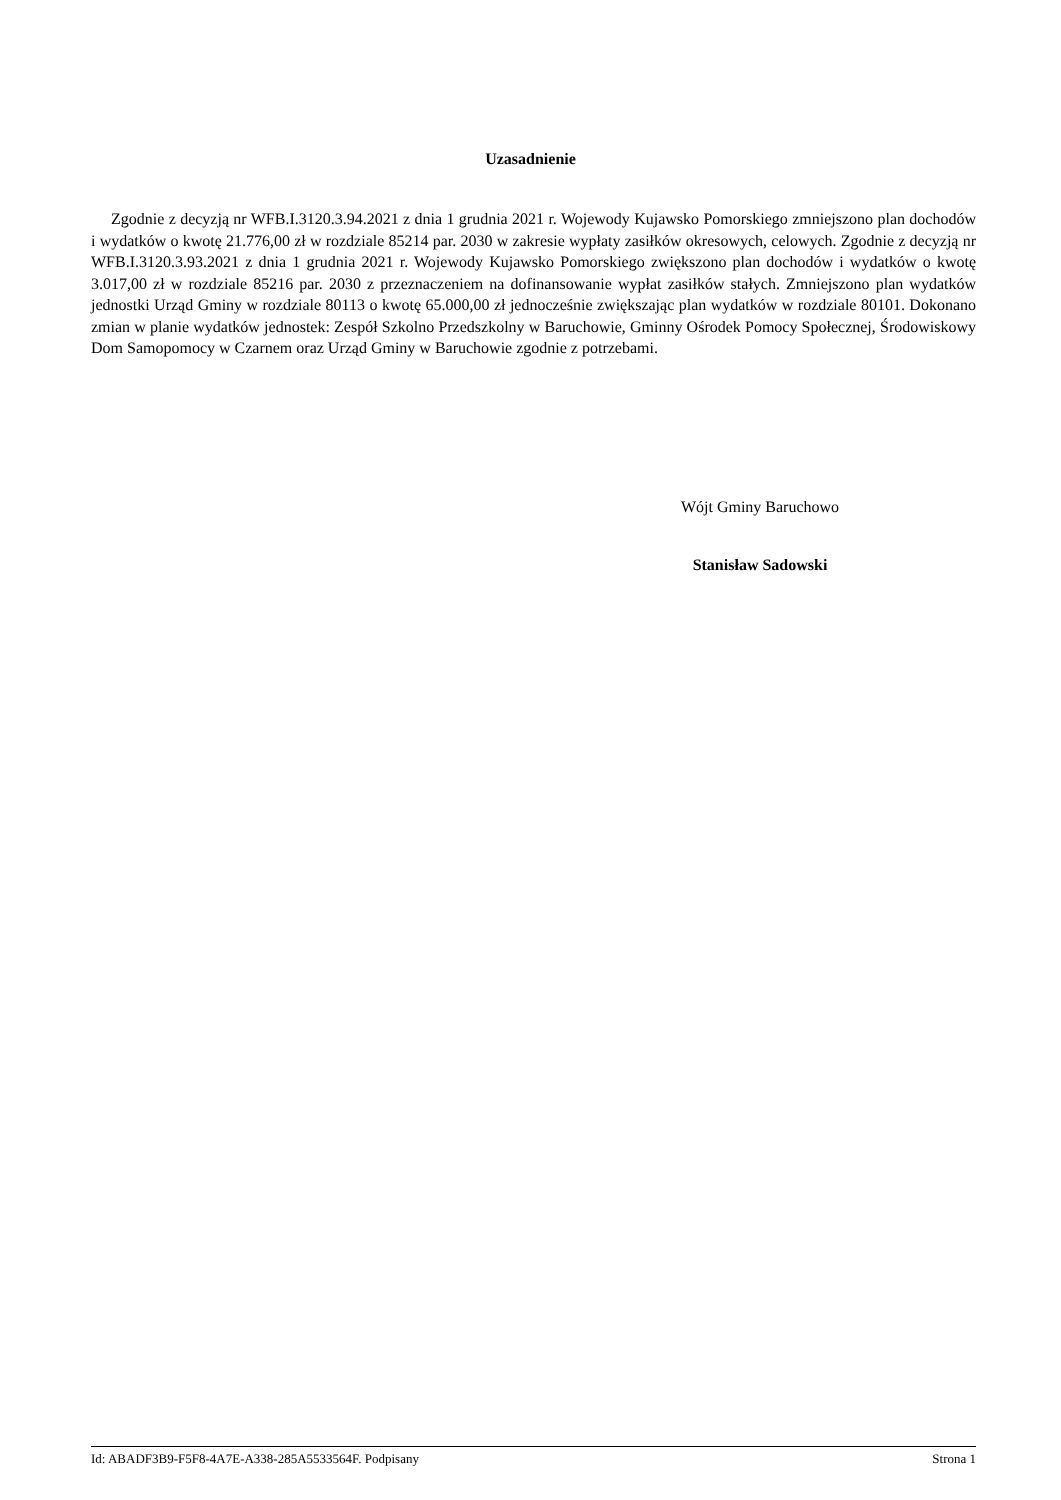Uzasadnienie
Zgodnie z decyzją nr WFB.I.3120.3.94.2021 z dnia 1 grudnia 2021 r. Wojewody Kujawsko Pomorskiego zmniejszono plan dochodów i wydatków o kwotę 21.776,00 zł w rozdziale 85214 par. 2030 w zakresie wypłaty zasiłków okresowych, celowych. Zgodnie z decyzją nr WFB.I.3120.3.93.2021 z dnia 1 grudnia 2021 r. Wojewody Kujawsko Pomorskiego zwiększono plan dochodów i wydatków o kwotę 3.017,00 zł w rozdziale 85216 par. 2030 z przeznaczeniem na dofinansowanie wypłat zasiłków stałych. Zmniejszono plan wydatków jednostki Urząd Gminy w rozdziale 80113 o kwotę 65.000,00 zł jednocześnie zwiększając plan wydatków w rozdziale 80101. Dokonano zmian w planie wydatków jednostek: Zespół Szkolno Przedszkolny w Baruchowie, Gminny Ośrodek Pomocy Społecznej, Środowiskowy Dom Samopomocy w Czarnem oraz Urząd Gminy w Baruchowie zgodnie z potrzebami.
Wójt Gminy Baruchowo
Stanisław Sadowski
Id: ABADF3B9-F5F8-4A7E-A338-285A5533564F. Podpisany Strona 1